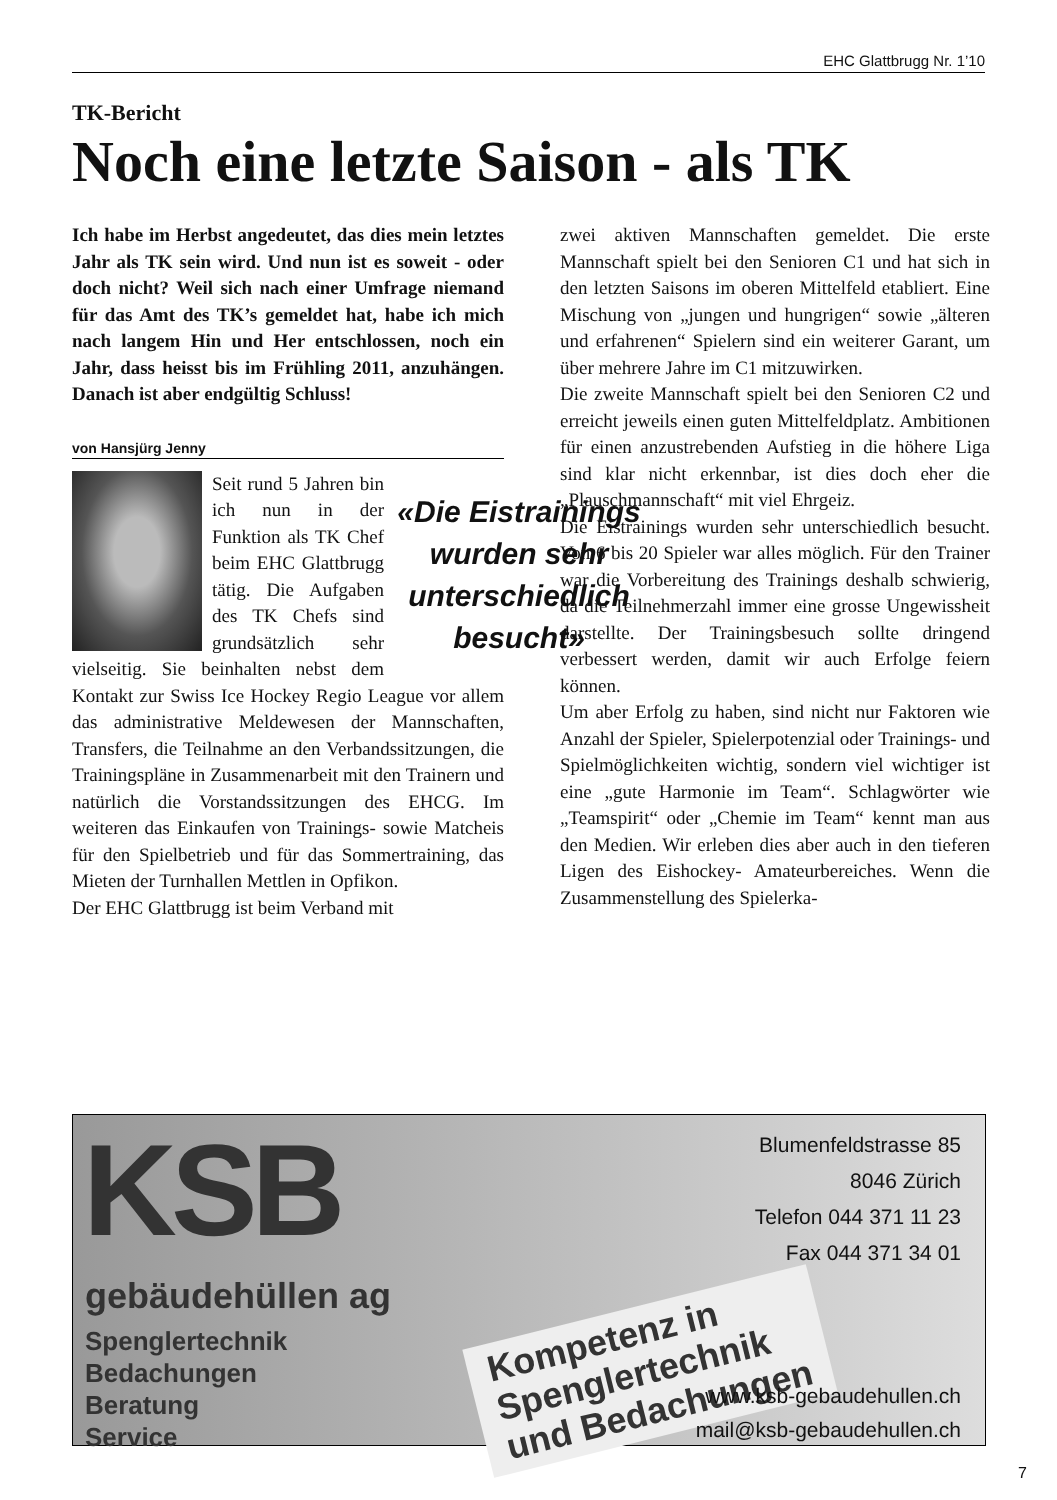EHC Glattbrugg Nr. 1’10
TK-Bericht
Noch eine letzte Saison - als TK
Ich habe im Herbst angedeutet, das dies mein letztes Jahr als TK sein wird. Und nun ist es soweit - oder doch nicht? Weil sich nach einer Umfrage niemand für das Amt des TK’s gemeldet hat, habe ich mich nach langem Hin und Her entschlossen, noch ein Jahr, dass heisst bis im Frühling 2011, anzuhängen. Danach ist aber endgültig Schluss!
von Hansjürg Jenny
«Die Eistrainings wurden sehr unterschiedlich besucht»
Seit rund 5 Jahren bin ich nun in der Funktion als TK Chef beim EHC Glattbrugg tätig. Die Aufgaben des TK Chefs sind grundsätzlich sehr vielseitig. Sie beinhalten nebst dem Kontakt zur Swiss Ice Hockey Regio League vor allem das administrative Meldewesen der Mannschaften, Transfers, die Teilnahme an den Verbandssitzungen, die Trainingspläne in Zusammenarbeit mit den Trainern und natürlich die Vorstandssitzungen des EHCG. Im weiteren das Einkaufen von Trainings- sowie Matcheis für den Spielbetrieb und für das Sommertraining, das Mieten der Turnhallen Mettlen in Opfikon.
Der EHC Glattbrugg ist beim Verband mit
zwei aktiven Mannschaften gemeldet. Die erste Mannschaft spielt bei den Senioren C1 und hat sich in den letzten Saisons im oberen Mittelfeld etabliert. Eine Mischung von „jungen und hungrigen“ sowie „älteren und erfahrenen“ Spielern sind ein weiterer Garant, um über mehrere Jahre im C1 mitzuwirken.
Die zweite Mannschaft spielt bei den Senioren C2 und erreicht jeweils einen guten Mittelfeldplatz. Ambitionen für einen anzustrebenden Aufstieg in die höhere Liga sind klar nicht erkennbar, ist dies doch eher die „Plauschmannschaft“ mit viel Ehrgeiz.
Die Eistrainings wurden sehr unterschiedlich besucht. Von 6 bis 20 Spieler war alles möglich. Für den Trainer war die Vorbereitung des Trainings deshalb schwierig, da die Teilnehmerzahl immer eine grosse Ungewissheit darstellte. Der Trainingsbesuch sollte dringend verbessert werden, damit wir auch Erfolge feiern können.
Um aber Erfolg zu haben, sind nicht nur Faktoren wie Anzahl der Spieler, Spielerpotenzial oder Trainings- und Spielmöglichkeiten wichtig, sondern viel wichtiger ist eine „gute Harmonie im Team“. Schlagwörter wie „Teamspirit“ oder „Chemie im Team“ kennt man aus den Medien. Wir erleben dies aber auch in den tieferen Ligen des Eishockey- Amateurbereiches. Wenn die Zusammenstellung des Spielerka-
KSB
Blumenfeldstrasse 85
8046 Zürich
Telefon 044 371 11 23
Fax 044 371 34 01
gebäudehüllen ag
Spenglertechnik
Bedachungen
Beratung
Service
Kompetenz in
Spenglertechnik
und Bedachungen
www.ksb-gebaudehullen.ch
mail@ksb-gebaudehullen.ch
7